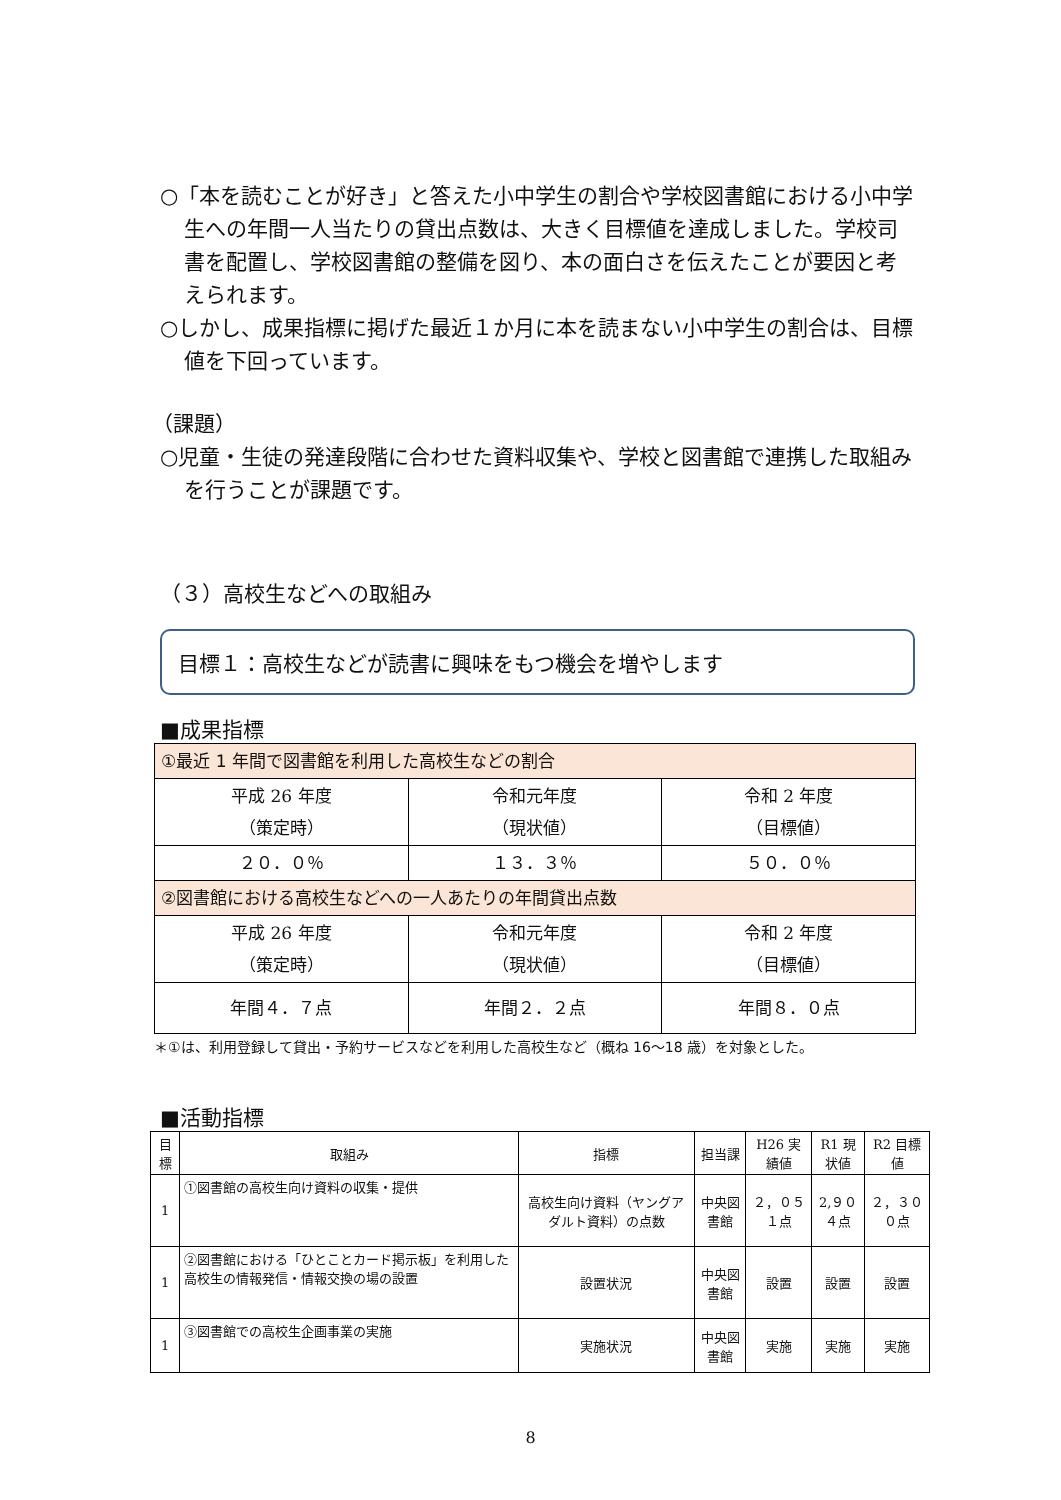○「本を読むことが好き」と答えた小中学生の割合や学校図書館における小中学生への年間一人当たりの貸出点数は、大きく目標値を達成しました。学校司書を配置し、学校図書館の整備を図り、本の面白さを伝えたことが要因と考えられます。
○しかし、成果指標に掲げた最近１か月に本を読まない小中学生の割合は、目標値を下回っています。
（課題）
○児童・生徒の発達段階に合わせた資料収集や、学校と図書館で連携した取組みを行うことが課題です。
（３）高校生などへの取組み
目標１：高校生などが読書に興味をもつ機会を増やします
■成果指標
| ①最近 1 年間で図書館を利用した高校生などの割合 | | |
| 平成 26 年度 （策定時） | 令和元年度 （現状値） | 令和 2 年度 （目標値） |
| ２０．０％ | １３．３％ | ５０．０％ |
| ②図書館における高校生などへの一人あたりの年間貸出点数 | | |
| 平成 26 年度 （策定時） | 令和元年度 （現状値） | 令和 2 年度 （目標値） |
| 年間４．７点 | 年間２．２点 | 年間８．０点 |
＊①は、利用登録して貸出・予約サービスなどを利用した高校生など（概ね 16～18 歳）を対象とした。
■活動指標
| 目標 | 取組み | 指標 | 担当課 | H26 実績値 | R1 現状値 | R2 目標値 |
| --- | --- | --- | --- | --- | --- | --- |
| 1 | ①図書館の高校生向け資料の収集・提供 | 高校生向け資料（ヤングアダルト資料）の点数 | 中央図書館 | ２，０５１点 | 2,９０４点 | ２，３００点 |
| 1 | ②図書館における「ひとことカード掲示板」を利用した高校生の情報発信・情報交換の場の設置 | 設置状況 | 中央図書館 | 設置 | 設置 | 設置 |
| 1 | ③図書館での高校生企画事業の実施 | 実施状況 | 中央図書館 | 実施 | 実施 | 実施 |
8